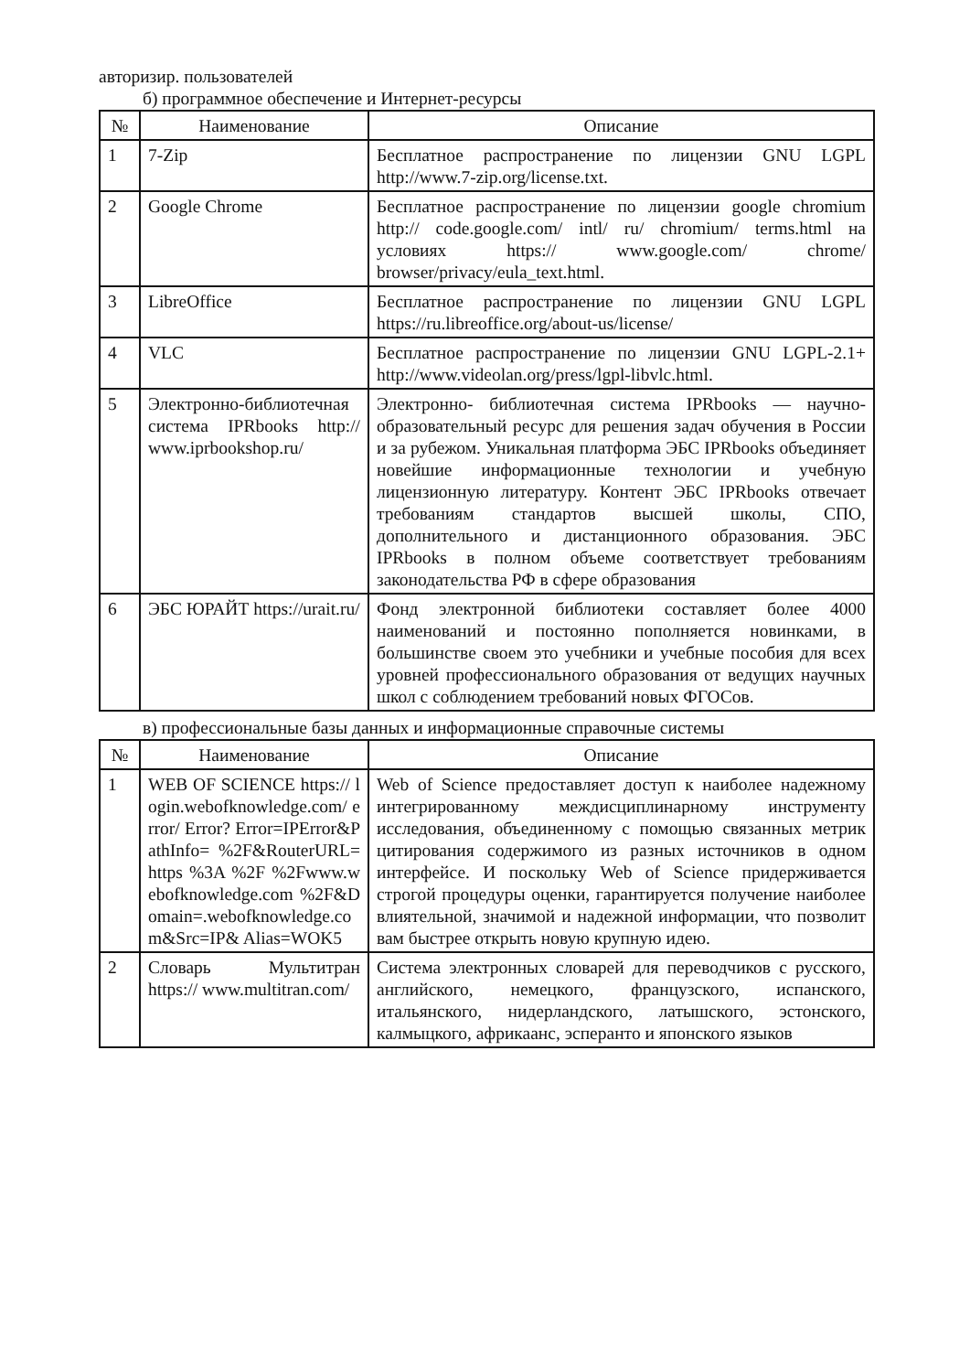авторизир. пользователей
б) программное обеспечение и Интернет-ресурсы
| № | Наименование | Описание |
| --- | --- | --- |
| 1 | 7-Zip | Бесплатное распространение по лицензии GNU LGPL http://www.7-zip.org/license.txt. |
| 2 | Google Chrome | Бесплатное распространение по лицензии google chromium http:// code.google.com/ intl/ ru/ chromium/ terms.html на условиях https:// www.google.com/ chrome/ browser/privacy/eula_text.html. |
| 3 | LibreOffice | Бесплатное распространение по лицензии GNU LGPL https://ru.libreoffice.org/about-us/license/ |
| 4 | VLC | Бесплатное распространение по лицензии GNU LGPL-2.1+ http://www.videolan.org/press/lgpl-libvlc.html. |
| 5 | Электронно-библиотечная система IPRbooks http:// www.iprbookshop.ru/ | Электронно- библиотечная система IPRbooks — научно- образовательный ресурс для решения задач обучения в России и за рубежом. Уникальная платформа ЭБС IPRbooks объединяет новейшие информационные технологии и учебную лицензионную литературу. Контент ЭБС IPRbooks отвечает требованиям стандартов высшей школы, СПО, дополнительного и дистанционного образования. ЭБС IPRbooks в полном объеме соответствует требованиям законодательства РФ в сфере образования |
| 6 | ЭБС ЮРАЙТ https://urait.ru/ | Фонд электронной библиотеки составляет более 4000 наименований и постоянно пополняется новинками, в большинстве своем это учебники и учебные пособия для всех уровней профессионального образования от ведущих научных школ с соблюдением требований новых ФГОСов. |
в) профессиональные базы данных и информационные справочные системы
| № | Наименование | Описание |
| --- | --- | --- |
| 1 | WEB OF SCIENCE https:// login.webofknowledge.com/ error/ Error? Error=IPError&PathInfo= %2F&RouterURL=https %3A %2F %2Fwww.webofknowledge.com %2F&Domain=.webofknowledge.com&Src=IP& Alias=WOK5 | Web of Science предоставляет доступ к наиболее надежному интегрированному междисциплинарному инструменту исследования, объединенному с помощью связанных метрик цитирования содержимого из разных источников в одном интерфейсе. И поскольку Web of Science придерживается строгой процедуры оценки, гарантируется получение наиболее влиятельной, значимой и надежной информации, что позволит вам быстрее открыть новую крупную идею. |
| 2 | Словарь Мультитран https:// www.multitran.com/ | Система электронных словарей для переводчиков с русского, английского, немецкого, французского, испанского, итальянского, нидерландского, латышского, эстонского, калмыцкого, африкаанс, эсперанто и японского языков |